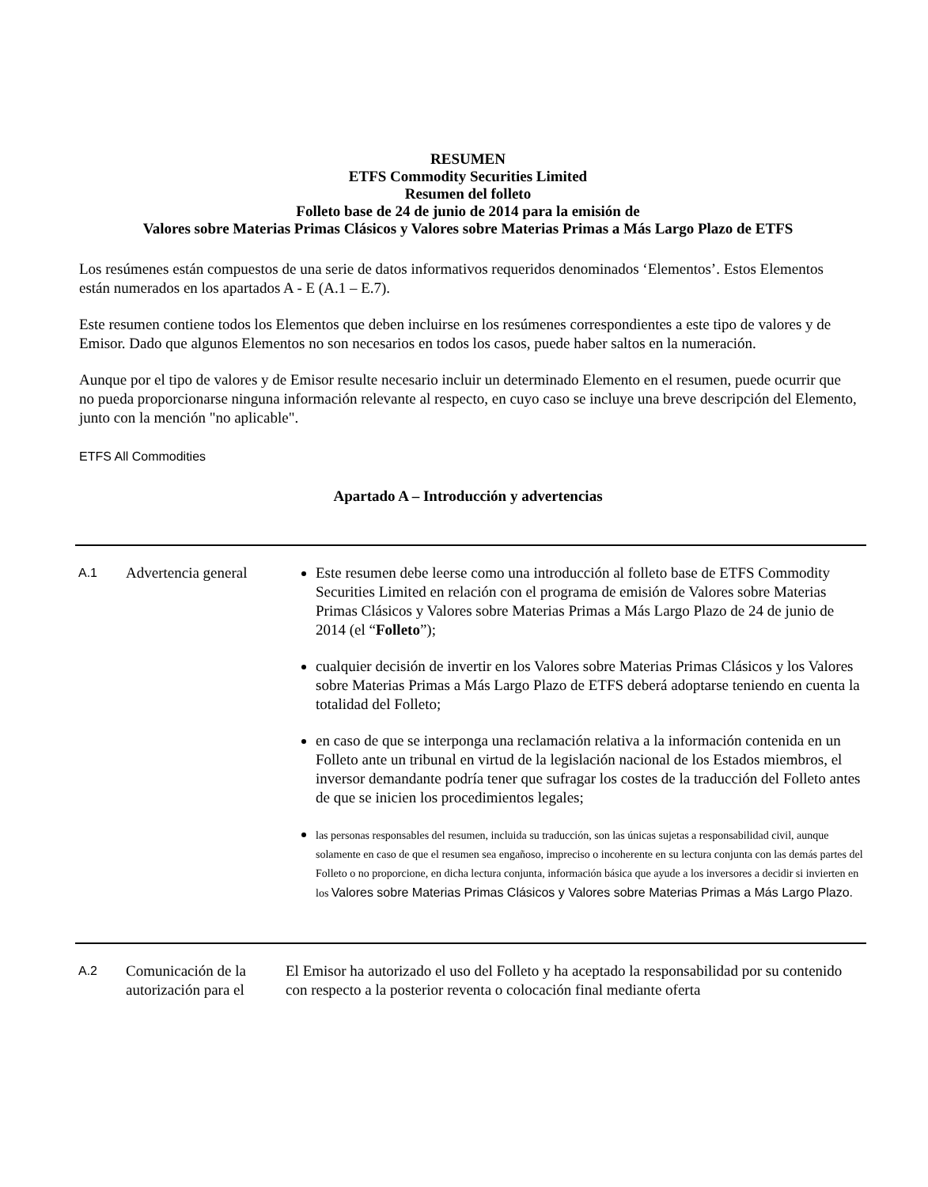RESUMEN
ETFS Commodity Securities Limited
Resumen del folleto
Folleto base de 24 de junio de 2014 para la emisión de
Valores sobre Materias Primas Clásicos y Valores sobre Materias Primas a Más Largo Plazo de ETFS
Los resúmenes están compuestos de una serie de datos informativos requeridos denominados ‘Elementos’. Estos Elementos están numerados en los apartados A - E (A.1 – E.7).
Este resumen contiene todos los Elementos que deben incluirse en los resúmenes correspondientes a este tipo de valores y de Emisor. Dado que algunos Elementos no son necesarios en todos los casos, puede haber saltos en la numeración.
Aunque por el tipo de valores y de Emisor resulte necesario incluir un determinado Elemento en el resumen, puede ocurrir que no pueda proporcionarse ninguna información relevante al respecto, en cuyo caso se incluye una breve descripción del Elemento, junto con la mención "no aplicable".
ETFS All Commodities
Apartado A – Introducción y advertencias
| A.1 | Advertencia general | Este resumen debe leerse como una introducción al folleto base de ETFS Commodity Securities Limited en relación con el programa de emisión de Valores sobre Materias Primas Clásicos y Valores sobre Materias Primas a Más Largo Plazo de 24 de junio de 2014 (el “ Folleto ”); cualquier decisión de invertir en los Valores sobre Materias Primas Clásicos y los Valores sobre Materias Primas a Más Largo Plazo de ETFS deberá adoptarse teniendo en cuenta la totalidad del Folleto; en caso de que se interponga una reclamación relativa a la información contenida en un Folleto ante un tribunal en virtud de la legislación nacional de los Estados miembros, el inversor demandante podría tener que sufragar los costes de la traducción del Folleto antes de que se inicien los procedimientos legales; las personas responsables del resumen, incluida su traducción, son las únicas sujetas a responsabilidad civil, aunque solamente en caso de que el resumen sea engañoso, impreciso o incoherente en su lectura conjunta con las demás partes del Folleto o no proporcione, en dicha lectura conjunta, información básica que ayude a los inversores a decidir si invierten en los Valores sobre Materias Primas Clásicos y Valores sobre Materias Primas a Más Largo Plazo. |
| A.2 | Comunicación de la autorización para el | El Emisor ha autorizado el uso del Folleto y ha aceptado la responsabilidad por su contenido con respecto a la posterior reventa o colocación final mediante oferta |